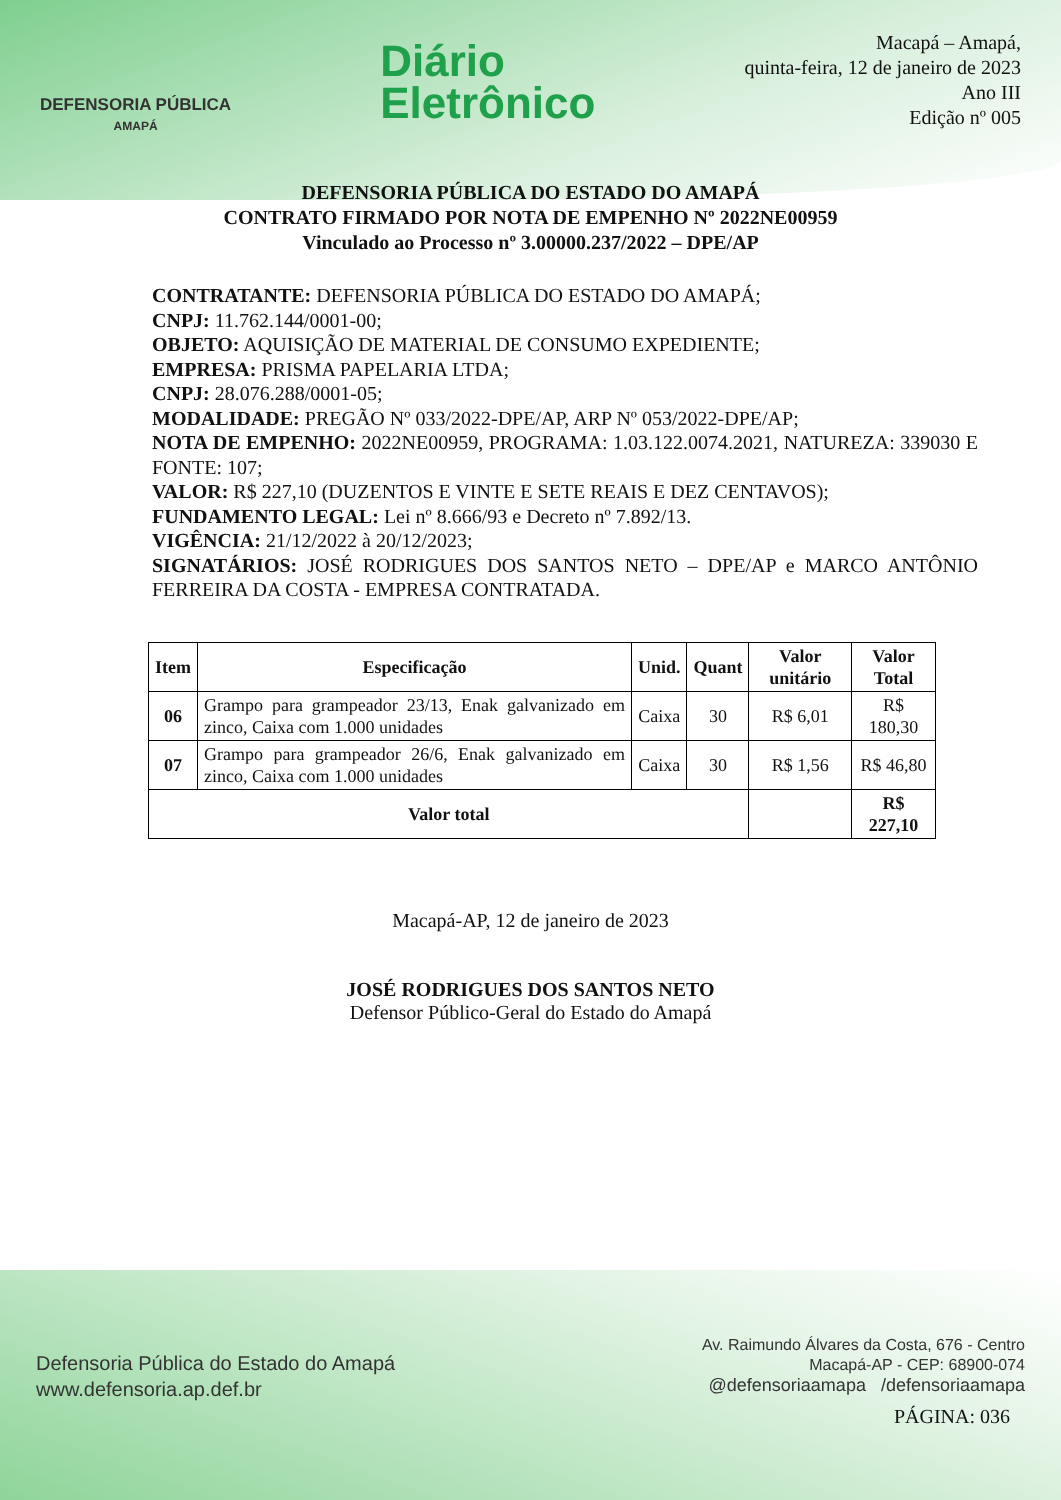DEFENSORIA PÚBLICA
AMAPÁ
Diário
Eletrônico
Macapá – Amapá,
quinta-feira, 12 de janeiro de 2023
Ano III
Edição nº 005
DEFENSORIA PÚBLICA DO ESTADO DO AMAPÁ
CONTRATO FIRMADO POR NOTA DE EMPENHO Nº 2022NE00959
Vinculado ao Processo nº 3.00000.237/2022 – DPE/AP
CONTRATANTE: DEFENSORIA PÚBLICA DO ESTADO DO AMAPÁ;
CNPJ: 11.762.144/0001-00;
OBJETO: AQUISIÇÃO DE MATERIAL DE CONSUMO EXPEDIENTE;
EMPRESA: PRISMA PAPELARIA LTDA;
CNPJ: 28.076.288/0001-05;
MODALIDADE: PREGÃO Nº 033/2022-DPE/AP, ARP Nº 053/2022-DPE/AP;
NOTA DE EMPENHO: 2022NE00959, PROGRAMA: 1.03.122.0074.2021, NATUREZA: 339030 E FONTE: 107;
VALOR: R$ 227,10 (DUZENTOS E VINTE E SETE REAIS E DEZ CENTAVOS);
FUNDAMENTO LEGAL: Lei nº 8.666/93 e Decreto nº 7.892/13.
VIGÊNCIA: 21/12/2022 à 20/12/2023;
SIGNATÁRIOS: JOSÉ RODRIGUES DOS SANTOS NETO – DPE/AP e MARCO ANTÔNIO FERREIRA DA COSTA - EMPRESA CONTRATADA.
| Item | Especificação | Unid. | Quant | Valor unitário | Valor Total |
| --- | --- | --- | --- | --- | --- |
| 06 | Grampo para grampeador 23/13, Enak galvanizado em zinco, Caixa com 1.000 unidades | Caixa | 30 | R$ 6,01 | R$ 180,30 |
| 07 | Grampo para grampeador 26/6, Enak galvanizado em zinco, Caixa com 1.000 unidades | Caixa | 30 | R$ 1,56 | R$ 46,80 |
| Valor total | | | | | R$ 227,10 |
Macapá-AP, 12 de janeiro de 2023
JOSÉ RODRIGUES DOS SANTOS NETO
Defensor Público-Geral do Estado do Amapá
Defensoria Pública do Estado do Amapá
www.defensoria.ap.def.br
Av. Raimundo Álvares da Costa, 676 - Centro
Macapá-AP - CEP: 68900-074
@defensoriaamapa /defensoriaamapa
PÁGINA: 036